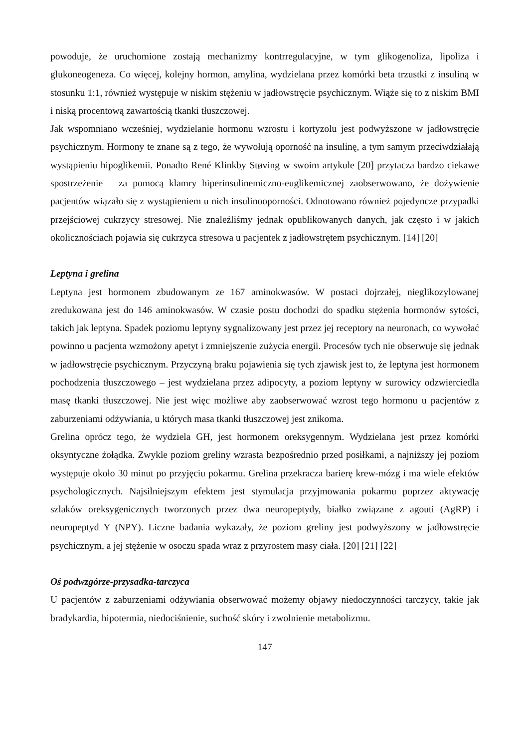powoduje, że uruchomione zostają mechanizmy kontrregulacyjne, w tym glikogenoliza, lipoliza i glukoneogeneza. Co więcej, kolejny hormon, amylina, wydzielana przez komórki beta trzustki z insuliną w stosunku 1:1, również występuje w niskim stężeniu w jadłowstręcie psychicznym. Wiąże się to z niskim BMI i niską procentową zawartością tkanki tłuszczowej.
Jak wspomniano wcześniej, wydzielanie hormonu wzrostu i kortyzolu jest podwyższone w jadłowstręcie psychicznym. Hormony te znane są z tego, że wywołują oporność na insulinę, a tym samym przeciwdziałają wystąpieniu hipoglikemii. Ponadto René Klinkby Støving w swoim artykule [20] przytacza bardzo ciekawe spostrzeżenie – za pomocą klamry hiperinsulinemiczno-euglikemicznej zaobserwowano, że dożywienie pacjentów wiązało się z wystąpieniem u nich insulinooporności. Odnotowano również pojedyncze przypadki przejściowej cukrzycy stresowej. Nie znaleźliśmy jednak opublikowanych danych, jak często i w jakich okolicznościach pojawia się cukrzyca stresowa u pacjentek z jadłowstrętem psychicznym. [14] [20]
Leptyna i grelina
Leptyna jest hormonem zbudowanym ze 167 aminokwasów. W postaci dojrzałej, nieglikozylowanej zredukowana jest do 146 aminokwasów. W czasie postu dochodzi do spadku stężenia hormonów sytości, takich jak leptyna. Spadek poziomu leptyny sygnalizowany jest przez jej receptory na neuronach, co wywołać powinno u pacjenta wzmożony apetyt i zmniejszenie zużycia energii. Procesów tych nie obserwuje się jednak w jadłowstręcie psychicznym. Przyczyną braku pojawienia się tych zjawisk jest to, że leptyna jest hormonem pochodzenia tłuszczowego – jest wydzielana przez adipocyty, a poziom leptyny w surowicy odzwierciedla masę tkanki tłuszczowej. Nie jest więc możliwe aby zaobserwować wzrost tego hormonu u pacjentów z zaburzeniami odżywiania, u których masa tkanki tłuszczowej jest znikoma.
Grelina oprócz tego, że wydziela GH, jest hormonem oreksygennym. Wydzielana jest przez komórki oksyntyczne żołądka. Zwykle poziom greliny wzrasta bezpośrednio przed posiłkami, a najniższy jej poziom występuje około 30 minut po przyjęciu pokarmu. Grelina przekracza barierę krew-mózg i ma wiele efektów psychologicznych. Najsilniejszym efektem jest stymulacja przyjmowania pokarmu poprzez aktywację szlaków oreksygenicznych tworzonych przez dwa neuropeptydy, białko związane z agouti (AgRP) i neuropeptyd Y (NPY). Liczne badania wykazały, że poziom greliny jest podwyższony w jadłowstręcie psychicznym, a jej stężenie w osoczu spada wraz z przyrostem masy ciała. [20] [21] [22]
Oś podwzgórze-przysadka-tarczyca
U pacjentów z zaburzeniami odżywiania obserwować możemy objawy niedoczynności tarczycy, takie jak bradykardia, hipotermia, niedociśnienie, suchość skóry i zwolnienie metabolizmu.
147